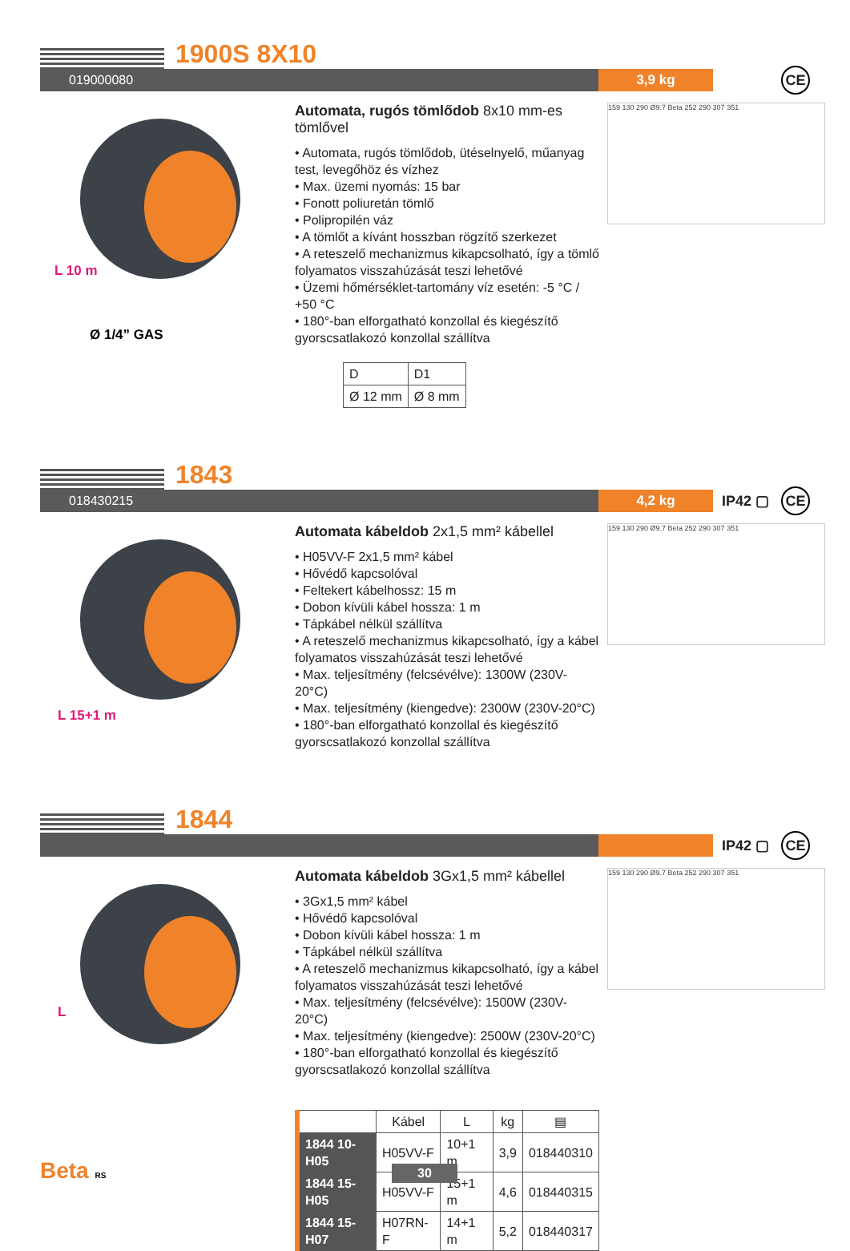1900S 8X10
019000080 3,9 kg
CE
L 10 m
Ø 1/4” GAS
Automata, rugós tömlődob 8x10 mm-es tömlővel
• Automata, rugós tömlődob, ütéselnyelő, műanyag test, levegőhöz és vízhez
• Max. üzemi nyomás: 15 bar
• Fonott poliuretán tömlő
• Polipropilén váz
• A tömlőt a kívánt hosszban rögzítő szerkezet
• A reteszelő mechanizmus kikapcsolható, így a tömlő folyamatos visszahúzását teszi lehetővé
• Üzemi hőmérséklet-tartomány víz esetén: -5 °C / +50 °C
• 180°-ban elforgatható konzollal és kiegészítő gyorscsatlakozó konzollal szállítva
| D | D1 |
| Ø 12 mm | Ø 8 mm |
159 130 290 Ø9.7 Beta 252 290 307 351
1843
018430215 4,2 kg
IP42 ▢ CE
L 15+1 m
Automata kábeldob 2x1,5 mm² kábellel
• H05VV-F 2x1,5 mm² kábel
• Hővédő kapcsolóval
• Feltekert kábelhossz: 15 m
• Dobon kívüli kábel hossza: 1 m
• Tápkábel nélkül szállítva
• A reteszelő mechanizmus kikapcsolható, így a kábel folyamatos visszahúzását teszi lehetővé
• Max. teljesítmény (felcsévélve): 1300W (230V-20°C)
• Max. teljesítmény (kiengedve): 2300W (230V-20°C)
• 180°-ban elforgatható konzollal és kiegészítő gyorscsatlakozó konzollal szállítva
159 130 290 Ø9.7 Beta 252 290 307 351
1844
IP42 ▢ CE
L
Automata kábeldob 3Gx1,5 mm² kábellel
• 3Gx1,5 mm² kábel
• Hővédő kapcsolóval
• Dobon kívüli kábel hossza: 1 m
• Tápkábel nélkül szállítva
• A reteszelő mechanizmus kikapcsolható, így a kábel folyamatos visszahúzását teszi lehetővé
• Max. teljesítmény (felcsévélve): 1500W (230V-20°C)
• Max. teljesítmény (kiengedve): 2500W (230V-20°C)
• 180°-ban elforgatható konzollal és kiegészítő gyorscsatlakozó konzollal szállítva
| | Kábel | L | kg | ▤ |
| --- | --- | --- | --- | --- |
| 1844 10-H05 | H05VV-F | 10+1 m | 3,9 | 018440310 |
| 1844 15-H05 | H05VV-F | 15+1 m | 4,6 | 018440315 |
| 1844 15-H07 | H07RN-F | 14+1 m | 5,2 | 018440317 |
159 130 290 Ø9.7 Beta 252 290 307 351
Beta RS 30